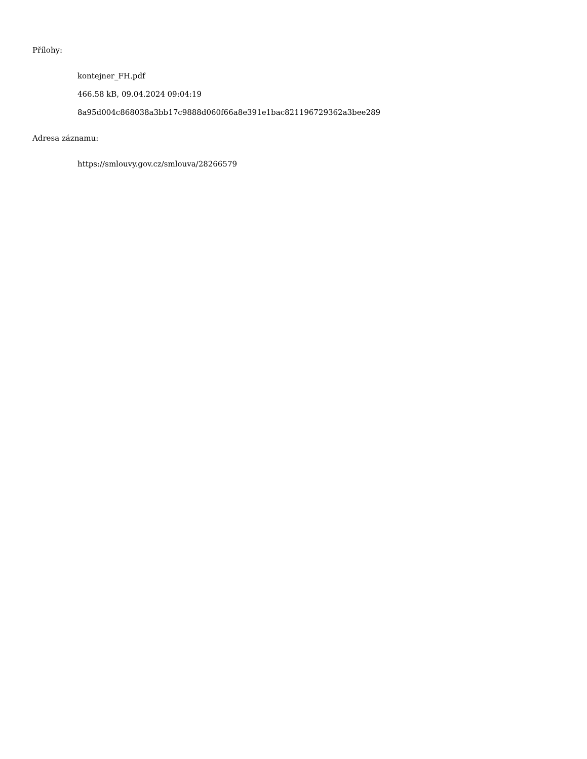Přílohy:
kontejner_FH.pdf
466.58 kB, 09.04.2024 09:04:19
8a95d004c868038a3bb17c9888d060f66a8e391e1bac821196729362a3bee289
Adresa záznamu:
https://smlouvy.gov.cz/smlouva/28266579